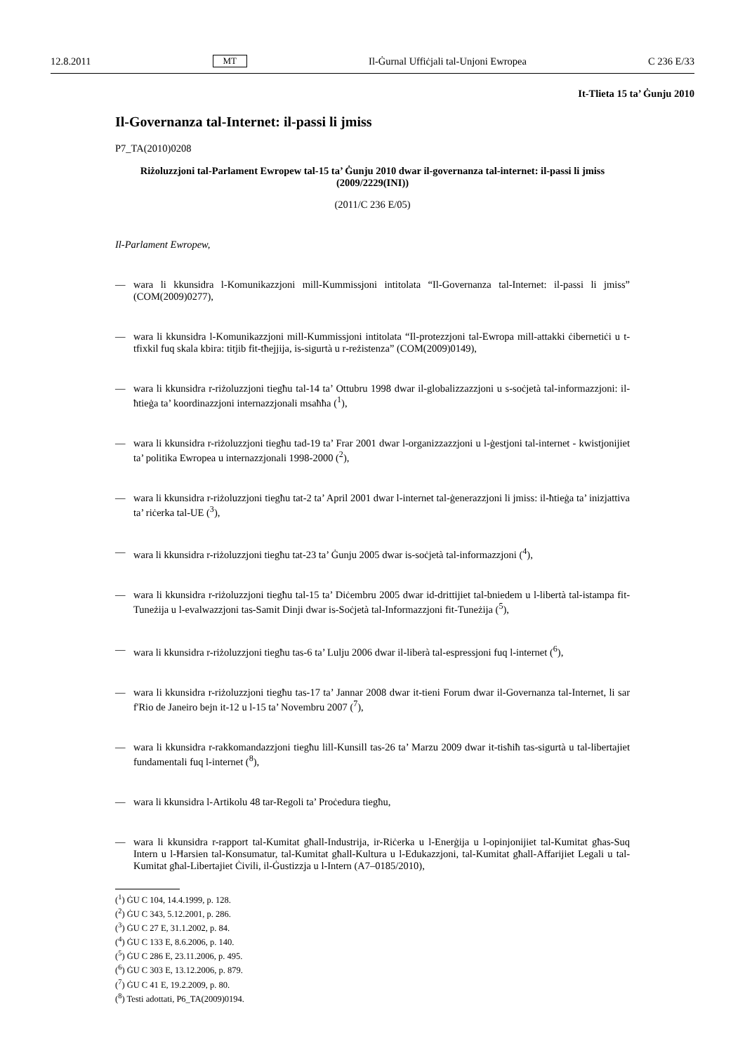12.8.2011 MT Il-Ġurnal Uffiċjali tal-Unjoni Ewropea C 236 E/33
It-Tlieta 15 ta’ Ġunju 2010
Il-Governanza tal-Internet: il-passi li jmiss
P7_TA(2010)0208
Riżoluzzjoni tal-Parlament Ewropew tal-15 ta’ Ġunju 2010 dwar il-governanza tal-internet: il-passi li jmiss (2009/2229(INI))
(2011/C 236 E/05)
Il-Parlament Ewropew,
— wara li kkunsidra l-Komunikazzjoni mill-Kummissjoni intitolata “Il-Governanza tal-Internet: il-passi li jmiss” (COM(2009)0277),
— wara li kkunsidra l-Komunikazzjoni mill-Kummissjoni intitolata “Il-protezzjoni tal-Ewropa mill-attakki ċibernetiċi u t-tfixkil fuq skala kbira: titjib fit-tħejjija, is-sigurtà u r-reżistenza” (COM(2009)0149),
— wara li kkunsidra r-riżoluzzjoni tiegħu tal-14 ta’ Ottubru 1998 dwar il-globalizzazzjoni u s-soċjetà tal-informazzjoni: il-ħtieġa ta’ koordinazzjoni internazzjonali msaħħa (<sup>1</sup>),
— wara li kkunsidra r-riżoluzzjoni tiegħu tad-19 ta’ Frar 2001 dwar l-organizzazzjoni u l-ġestjoni tal-internet - kwistjonijiet ta’ politika Ewropea u internazzjonali 1998-2000 (<sup>2</sup>),
— wara li kkunsidra r-riżoluzzjoni tiegħu tat-2 ta’ April 2001 dwar l-internet tal-ġenerazzjoni li jmiss: il-ħtieġa ta’ inizjattiva ta’ riċerka tal-UE (<sup>3</sup>),
— wara li kkunsidra r-riżoluzzjoni tiegħu tat-23 ta’ Ġunju 2005 dwar is-soċjetà tal-informazzjoni (<sup>4</sup>),
— wara li kkunsidra r-riżoluzzjoni tiegħu tal-15 ta’ Diċembru 2005 dwar id-drittijiet tal-bniedem u l-libertà tal-istampa fit-Tuneżija u l-evalwazzjoni tas-Samit Dinji dwar is-Soċjetà tal-Informazzjoni fit-Tuneżija (<sup>5</sup>),
— wara li kkunsidra r-riżoluzzjoni tiegħu tas-6 ta’ Lulju 2006 dwar il-liberà tal-espressjoni fuq l-internet (<sup>6</sup>),
— wara li kkunsidra r-riżoluzzjoni tiegħu tas-17 ta’ Jannar 2008 dwar it-tieni Forum dwar il-Governanza tal-Internet, li sar f'Rio de Janeiro bejn it-12 u l-15 ta’ Novembru 2007 (<sup>7</sup>),
— wara li kkunsidra r-rakkomandazzjoni tiegħu lill-Kunsill tas-26 ta’ Marzu 2009 dwar it-tisħiħ tas-sigurtà u tal-libertajiet fundamentali fuq l-internet (<sup>8</sup>),
— wara li kkunsidra l-Artikolu 48 tar-Regoli ta’ Proċedura tiegħu,
— wara li kkunsidra r-rapport tal-Kumitat għall-Industrija, ir-Riċerka u l-Enerġija u l-opinjonijiet tal-Kumitat għas-Suq Intern u l-Ħarsien tal-Konsumatur, tal-Kumitat għall-Kultura u l-Edukazzjoni, tal-Kumitat għall-Affarijiet Legali u tal-Kumitat għal-Libertajiet Ċivili, il-Ġustizzja u l-Intern (A7–0185/2010),
(<sup>1</sup>) ĠU C 104, 14.4.1999, p. 128.
(<sup>2</sup>) ĠU C 343, 5.12.2001, p. 286.
(<sup>3</sup>) ĠU C 27 E, 31.1.2002, p. 84.
(<sup>4</sup>) ĠU C 133 E, 8.6.2006, p. 140.
(<sup>5</sup>) ĠU C 286 E, 23.11.2006, p. 495.
(<sup>6</sup>) ĠU C 303 E, 13.12.2006, p. 879.
(<sup>7</sup>) ĠU C 41 E, 19.2.2009, p. 80.
(<sup>8</sup>) Testi adottati, P6_TA(2009)0194.